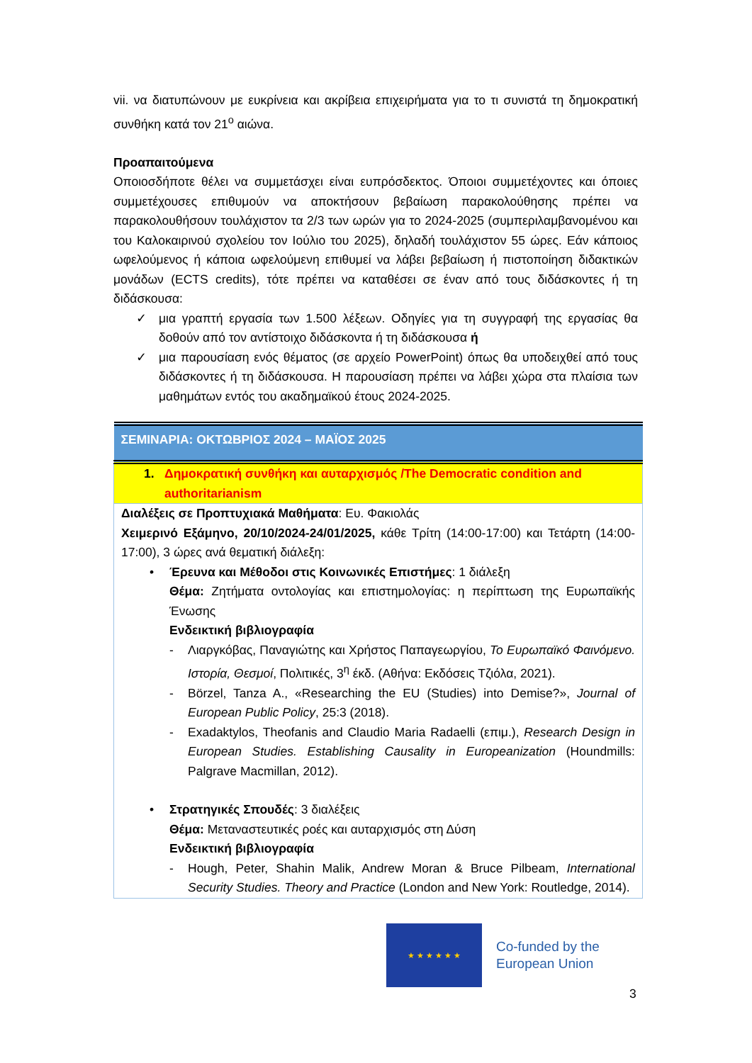vii. να διατυπώνουν με ευκρίνεια και ακρίβεια επιχειρήματα για το τι συνιστά τη δημοκρατική συνθήκη κατά τον 21<sup>ο</sup> αιώνα.
Προαπαιτούμενα
Οποιοσδήποτε θέλει να συμμετάσχει είναι ευπρόσδεκτος. Όποιοι συμμετέχοντες και όποιες συμμετέχουσες επιθυμούν να αποκτήσουν βεβαίωση παρακολούθησης πρέπει να παρακολουθήσουν τουλάχιστον τα 2/3 των ωρών για το 2024-2025 (συμπεριλαμβανομένου και του Καλοκαιρινού σχολείου τον Ιούλιο του 2025), δηλαδή τουλάχιστον 55 ώρες. Εάν κάποιος ωφελούμενος ή κάποια ωφελούμενη επιθυμεί να λάβει βεβαίωση ή πιστοποίηση διδακτικών μονάδων (ECTS credits), τότε πρέπει να καταθέσει σε έναν από τους διδάσκοντες ή τη διδάσκουσα:
✓ μια γραπτή εργασία των 1.500 λέξεων. Οδηγίες για τη συγγραφή της εργασίας θα δοθούν από τον αντίστοιχο διδάσκοντα ή τη διδάσκουσα ή
✓ μια παρουσίαση ενός θέματος (σε αρχείο PowerPoint) όπως θα υποδειχθεί από τους διδάσκοντες ή τη διδάσκουσα. Η παρουσίαση πρέπει να λάβει χώρα στα πλαίσια των μαθημάτων εντός του ακαδημαϊκού έτους 2024-2025.
| ΣΕΜΙΝΑΡΙΑ: ΟΚΤΩΒΡΙΟΣ 2024 – ΜΑΪΟΣ 2025 |
| 1. Δημοκρατική συνθήκη και αυταρχισμός /The Democratic condition and authoritarianism |
| Διαλέξεις σε Προπτυχιακά Μαθήματα : Ευ. Φακιολάς Χειμερινό Εξάμηνο, 20/10/2024-24/01/2025, κάθε Τρίτη (14:00-17:00) και Τετάρτη (14:00-17:00), 3 ώρες ανά θεματική διάλεξη: • Έρευνα και Μέθοδοι στις Κοινωνικές Επιστήμες : 1 διάλεξη Θέμα: Ζητήματα οντολογίας και επιστημολογίας: η περίπτωση της Ευρωπαϊκής Ένωσης Ενδεικτική βιβλιογραφία - Λιαργκόβας, Παναγιώτης και Χρήστος Παπαγεωργίου, Το Ευρωπαϊκό Φαινόμενο. Ιστορία, Θεσμοί , Πολιτικές, 3<sup>η</sup> έκδ. (Αθήνα: Εκδόσεις Τζιόλα, 2021). - Börzel, Tanza A., «Researching the EU (Studies) into Demise?», Journal of European Public Policy , 25:3 (2018). - Exadaktylos, Theofanis and Claudio Maria Radaelli (επιμ.), Research Design in European Studies. Establishing Causality in Europeanization (Houndmills: Palgrave Macmillan, 2012). • Στρατηγικές Σπουδές : 3 διαλέξεις Θέμα: Μεταναστευτικές ροές και αυταρχισμός στη Δύση Ενδεικτική βιβλιογραφία - Hough, Peter, Shahin Malik, Andrew Moran & Bruce Pilbeam, International Security Studies. Theory and Practice (London and New York: Routledge, 2014). |
★ ★ ★ ★ ★ ★
Co-funded by the
European Union
3